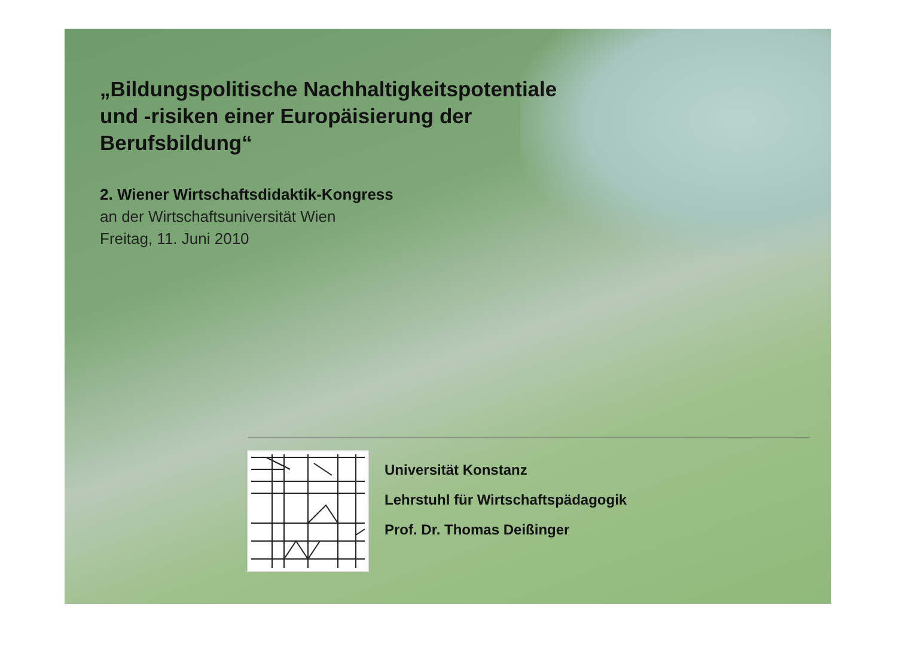„Bildungspolitische Nachhaltigkeitspotentiale
und -risiken einer Europäisierung der
Berufsbildung“
2. Wiener Wirtschaftsdidaktik-Kongress
an der Wirtschaftsuniversität Wien
Freitag, 11. Juni 2010
Universität Konstanz
Lehrstuhl für Wirtschaftspädagogik
Prof. Dr. Thomas Deißinger